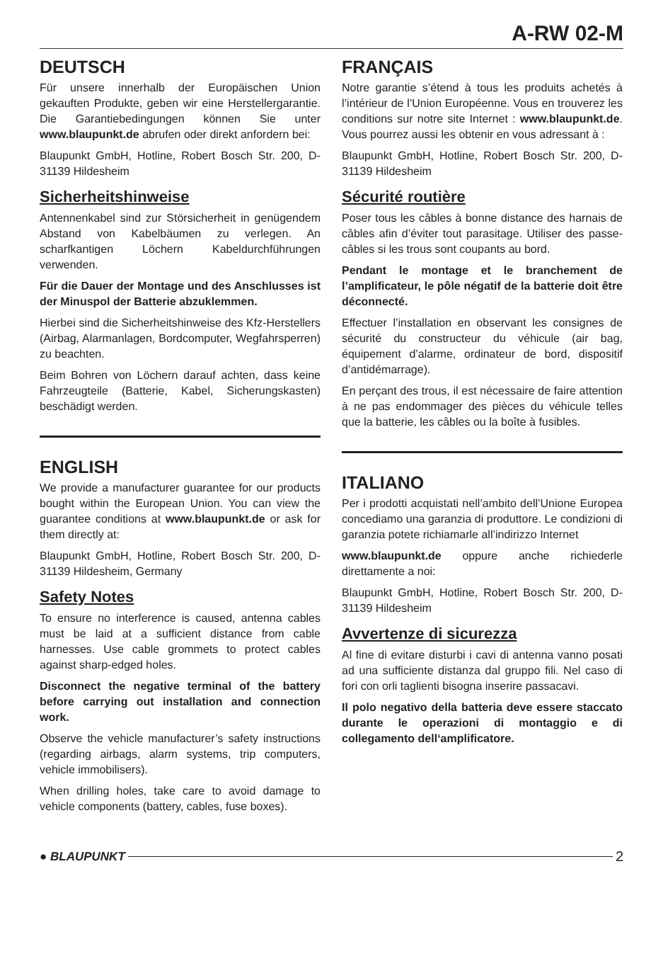A-RW 02-M
DEUTSCH
Für unsere innerhalb der Europäischen Union gekauften Produkte, geben wir eine Herstellergarantie. Die Garantiebedingungen können Sie unter www.blaupunkt.de abrufen oder direkt anfordern bei:
Blaupunkt GmbH, Hotline, Robert Bosch Str. 200, D-31139 Hildesheim
Sicherheitshinweise
Antennenkabel sind zur Störsicherheit in genügendem Abstand von Kabelbäumen zu verlegen. An scharfkantigen Löchern Kabeldurchführungen verwenden.
Für die Dauer der Montage und des Anschlusses ist der Minuspol der Batterie abzuklemmen.
Hierbei sind die Sicherheitshinweise des Kfz-Herstellers (Airbag, Alarmanlagen, Bordcomputer, Wegfahrsperren) zu beachten.
Beim Bohren von Löchern darauf achten, dass keine Fahrzeugteile (Batterie, Kabel, Sicherungskasten) beschädigt werden.
ENGLISH
We provide a manufacturer guarantee for our products bought within the European Union. You can view the guarantee conditions at www.blaupunkt.de or ask for them directly at:
Blaupunkt GmbH, Hotline, Robert Bosch Str. 200, D-31139 Hildesheim, Germany
Safety Notes
To ensure no interference is caused, antenna cables must be laid at a sufficient distance from cable harnesses. Use cable grommets to protect cables against sharp-edged holes.
Disconnect the negative terminal of the battery before carrying out installation and connection work.
Observe the vehicle manufacturer’s safety instructions (regarding airbags, alarm systems, trip computers, vehicle immobilisers).
When drilling holes, take care to avoid damage to vehicle components (battery, cables, fuse boxes).
FRANÇAIS
Notre garantie s’étend à tous les produits achetés à l’intérieur de l’Union Européenne. Vous en trouverez les conditions sur notre site Internet : www.blaupunkt.de. Vous pourrez aussi les obtenir en vous adressant à :
Blaupunkt GmbH, Hotline, Robert Bosch Str. 200, D-31139 Hildesheim
Sécurité routière
Poser tous les câbles à bonne distance des harnais de câbles afin d’éviter tout parasitage. Utiliser des passe-câbles si les trous sont coupants au bord.
Pendant le montage et le branchement de l’amplificateur, le pôle négatif de la batterie doit être déconnecté.
Effectuer l’installation en observant les consignes de sécurité du constructeur du véhicule (air bag, équipement d’alarme, ordinateur de bord, dispositif d’antidémarrage).
En perçant des trous, il est nécessaire de faire attention à ne pas endommager des pièces du véhicule telles que la batterie, les câbles ou la boîte à fusibles.
ITALIANO
Per i prodotti acquistati nell’ambito dell’Unione Europea concediamo una garanzia di produttore. Le condizioni di garanzia potete richiamarle all’indirizzo Internet
www.blaupunkt.de oppure anche richiederle direttamente a noi:
Blaupunkt GmbH, Hotline, Robert Bosch Str. 200, D-31139 Hildesheim
Avvertenze di sicurezza
Al fine di evitare disturbi i cavi di antenna vanno posati ad una sufficiente distanza dal gruppo fili. Nel caso di fori con orli taglienti bisogna inserire passacavi.
Il polo negativo della batteria deve essere staccato durante le operazioni di montaggio e di collegamento dell‘amplificatore.
● BLAUPUNKT 2